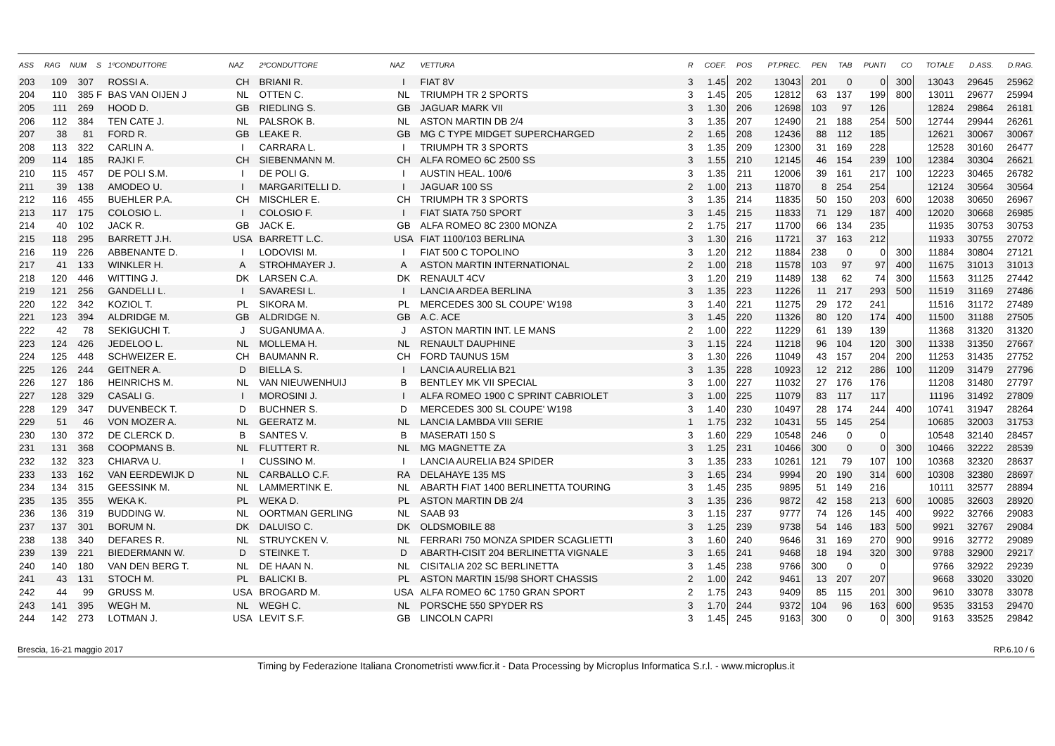| ASS | RAG | NUM | S | 1ºCONDUTTORE | NAZ | 2ºCONDUTTORE | NAZ | VETTURA | R | COEF. | POS | PT.PREC. | PEN | TAB | PUNTI | CO | TOTALE | D.ASS. | D.RAG. |
| --- | --- | --- | --- | --- | --- | --- | --- | --- | --- | --- | --- | --- | --- | --- | --- | --- | --- | --- | --- |
| 203 | 109 | 307 | | ROSSI A. | CH | BRIANI R. | I | FIAT 8V | 3 | 1.45 | 202 | 13043 | 201 | 0 | 0 | 300 | 13043 | 29645 | 25962 |
| 204 | 110 | 385 | F | BAS VAN OIJEN J | NL | OTTEN C. | NL | TRIUMPH TR 2 SPORTS | 3 | 1.45 | 205 | 12812 | 63 | 137 | 199 | 800 | 13011 | 29677 | 25994 |
| 205 | 111 | 269 | | HOOD D. | GB | RIEDLING S. | GB | JAGUAR MARK VII | 3 | 1.30 | 206 | 12698 | 103 | 97 | 126 | | 12824 | 29864 | 26181 |
| 206 | 112 | 384 | | TEN CATE J. | NL | PALSROK B. | NL | ASTON MARTIN DB 2/4 | 3 | 1.35 | 207 | 12490 | 21 | 188 | 254 | 500 | 12744 | 29944 | 26261 |
| 207 | 38 | 81 | | FORD R. | GB | LEAKE R. | GB | MG C TYPE MIDGET SUPERCHARGED | 2 | 1.65 | 208 | 12436 | 88 | 112 | 185 | | 12621 | 30067 | 30067 |
| 208 | 113 | 322 | | CARLIN A. | I | CARRARA L. | I | TRIUMPH TR 3 SPORTS | 3 | 1.35 | 209 | 12300 | 31 | 169 | 228 | | 12528 | 30160 | 26477 |
| 209 | 114 | 185 | | RAJKI F. | CH | SIEBENMANN M. | CH | ALFA ROMEO 6C 2500 SS | 3 | 1.55 | 210 | 12145 | 46 | 154 | 239 | 100 | 12384 | 30304 | 26621 |
| 210 | 115 | 457 | | DE POLI S.M. | I | DE POLI G. | I | AUSTIN HEAL. 100/6 | 3 | 1.35 | 211 | 12006 | 39 | 161 | 217 | 100 | 12223 | 30465 | 26782 |
| 211 | 39 | 138 | | AMODEO U. | I | MARGARITELLI D. | I | JAGUAR 100 SS | 2 | 1.00 | 213 | 11870 | 8 | 254 | 254 | | 12124 | 30564 | 30564 |
| 212 | 116 | 455 | | BUEHLER P.A. | CH | MISCHLER E. | CH | TRIUMPH TR 3 SPORTS | 3 | 1.35 | 214 | 11835 | 50 | 150 | 203 | 600 | 12038 | 30650 | 26967 |
| 213 | 117 | 175 | | COLOSIO L. | I | COLOSIO F. | I | FIAT SIATA 750 SPORT | 3 | 1.45 | 215 | 11833 | 71 | 129 | 187 | 400 | 12020 | 30668 | 26985 |
| 214 | 40 | 102 | | JACK R. | GB | JACK E. | GB | ALFA ROMEO 8C 2300 MONZA | 2 | 1.75 | 217 | 11700 | 66 | 134 | 235 | | 11935 | 30753 | 30753 |
| 215 | 118 | 295 | | BARRETT J.H. | USA | BARRETT L.C. | USA | FIAT 1100/103 BERLINA | 3 | 1.30 | 216 | 11721 | 37 | 163 | 212 | | 11933 | 30755 | 27072 |
| 216 | 119 | 226 | | ABBENANTE D. | I | LODOVISI M. | I | FIAT 500 C TOPOLINO | 3 | 1.20 | 212 | 11884 | 238 | 0 | 0 | 300 | 11884 | 30804 | 27121 |
| 217 | 41 | 133 | | WINKLER H. | A | STROHMAYER J. | A | ASTON MARTIN INTERNATIONAL | 2 | 1.00 | 218 | 11578 | 103 | 97 | 97 | 400 | 11675 | 31013 | 31013 |
| 218 | 120 | 446 | | WITTING J. | DK | LARSEN C.A. | DK | RENAULT 4CV | 3 | 1.20 | 219 | 11489 | 138 | 62 | 74 | 300 | 11563 | 31125 | 27442 |
| 219 | 121 | 256 | | GANDELLI L. | I | SAVARESI L. | I | LANCIA ARDEA BERLINA | 3 | 1.35 | 223 | 11226 | 11 | 217 | 293 | 500 | 11519 | 31169 | 27486 |
| 220 | 122 | 342 | | KOZIOL T. | PL | SIKORA M. | PL | MERCEDES 300 SL COUPE' W198 | 3 | 1.40 | 221 | 11275 | 29 | 172 | 241 | | 11516 | 31172 | 27489 |
| 221 | 123 | 394 | | ALDRIDGE M. | GB | ALDRIDGE N. | GB | A.C. ACE | 3 | 1.45 | 220 | 11326 | 80 | 120 | 174 | 400 | 11500 | 31188 | 27505 |
| 222 | 42 | 78 | | SEKIGUCHI T. | J | SUGANUMA A. | J | ASTON MARTIN INT. LE MANS | 2 | 1.00 | 222 | 11229 | 61 | 139 | 139 | | 11368 | 31320 | 31320 |
| 223 | 124 | 426 | | JEDELOO L. | NL | MOLLEMA H. | NL | RENAULT DAUPHINE | 3 | 1.15 | 224 | 11218 | 96 | 104 | 120 | 300 | 11338 | 31350 | 27667 |
| 224 | 125 | 448 | | SCHWEIZER E. | CH | BAUMANN R. | CH | FORD TAUNUS 15M | 3 | 1.30 | 226 | 11049 | 43 | 157 | 204 | 200 | 11253 | 31435 | 27752 |
| 225 | 126 | 244 | | GEITNER A. | D | BIELLA S. | I | LANCIA AURELIA B21 | 3 | 1.35 | 228 | 10923 | 12 | 212 | 286 | 100 | 11209 | 31479 | 27796 |
| 226 | 127 | 186 | | HEINRICHS M. | NL | VAN NIEUWENHUIJ | B | BENTLEY MK VII SPECIAL | 3 | 1.00 | 227 | 11032 | 27 | 176 | 176 | | 11208 | 31480 | 27797 |
| 227 | 128 | 329 | | CASALI G. | I | MOROSINI J. | I | ALFA ROMEO 1900 C SPRINT CABRIOLET | 3 | 1.00 | 225 | 11079 | 83 | 117 | 117 | | 11196 | 31492 | 27809 |
| 228 | 129 | 347 | | DUVENBECK T. | D | BUCHNER S. | D | MERCEDES 300 SL COUPE' W198 | 3 | 1.40 | 230 | 10497 | 28 | 174 | 244 | 400 | 10741 | 31947 | 28264 |
| 229 | 51 | 46 | | VON MOZER A. | NL | GEERATZ M. | NL | LANCIA LAMBDA VIII SERIE | 1 | 1.75 | 232 | 10431 | 55 | 145 | 254 | | 10685 | 32003 | 31753 |
| 230 | 130 | 372 | | DE CLERCK D. | B | SANTES V. | B | MASERATI 150 S | 3 | 1.60 | 229 | 10548 | 246 | 0 | 0 | | 10548 | 32140 | 28457 |
| 231 | 131 | 368 | | COOPMANS B. | NL | FLUTTERT R. | NL | MG MAGNETTE ZA | 3 | 1.25 | 231 | 10466 | 300 | 0 | 0 | 300 | 10466 | 32222 | 28539 |
| 232 | 132 | 323 | | CHIARVA U. | I | CUSSINO M. | I | LANCIA AURELIA B24 SPIDER | 3 | 1.35 | 233 | 10261 | 121 | 79 | 107 | 100 | 10368 | 32320 | 28637 |
| 233 | 133 | 162 | | VAN EERDEWIJK D | NL | CARBALLO C.F. | RA | DELAHAYE 135 MS | 3 | 1.65 | 234 | 9994 | 20 | 190 | 314 | 600 | 10308 | 32380 | 28697 |
| 234 | 134 | 315 | | GEESSINK M. | NL | LAMMERTINK E. | NL | ABARTH FIAT 1400 BERLINETTA TOURING | 3 | 1.45 | 235 | 9895 | 51 | 149 | 216 | | 10111 | 32577 | 28894 |
| 235 | 135 | 355 | | WEKA K. | PL | WEKA D. | PL | ASTON MARTIN DB 2/4 | 3 | 1.35 | 236 | 9872 | 42 | 158 | 213 | 600 | 10085 | 32603 | 28920 |
| 236 | 136 | 319 | | BUDDING W. | NL | OORTMAN GERLING | NL | SAAB 93 | 3 | 1.15 | 237 | 9777 | 74 | 126 | 145 | 400 | 9922 | 32766 | 29083 |
| 237 | 137 | 301 | | BORUM N. | DK | DALUISO C. | DK | OLDSMOBILE 88 | 3 | 1.25 | 239 | 9738 | 54 | 146 | 183 | 500 | 9921 | 32767 | 29084 |
| 238 | 138 | 340 | | DEFARES R. | NL | STRUYCKEN V. | NL | FERRARI 750 MONZA SPIDER SCAGLIETTI | 3 | 1.60 | 240 | 9646 | 31 | 169 | 270 | 900 | 9916 | 32772 | 29089 |
| 239 | 139 | 221 | | BIEDERMANN W. | D | STEINKE T. | D | ABARTH-CISIT 204 BERLINETTA VIGNALE | 3 | 1.65 | 241 | 9468 | 18 | 194 | 320 | 300 | 9788 | 32900 | 29217 |
| 240 | 140 | 180 | | VAN DEN BERG T. | NL | DE HAAN N. | NL | CISITALIA 202 SC BERLINETTA | 3 | 1.45 | 238 | 9766 | 300 | 0 | 0 | | 9766 | 32922 | 29239 |
| 241 | 43 | 131 | | STOCH M. | PL | BALICKI B. | PL | ASTON MARTIN 15/98 SHORT CHASSIS | 2 | 1.00 | 242 | 9461 | 13 | 207 | 207 | | 9668 | 33020 | 33020 |
| 242 | 44 | 99 | | GRUSS M. | USA | BROGARD M. | USA | ALFA ROMEO 6C 1750 GRAN SPORT | 2 | 1.75 | 243 | 9409 | 85 | 115 | 201 | 300 | 9610 | 33078 | 33078 |
| 243 | 141 | 395 | | WEGH M. | NL | WEGH C. | NL | PORSCHE 550 SPYDER RS | 3 | 1.70 | 244 | 9372 | 104 | 96 | 163 | 600 | 9535 | 33153 | 29470 |
| 244 | 142 | 273 | | LOTMAN J. | USA | LEVIT S.F. | GB | LINCOLN CAPRI | 3 | 1.45 | 245 | 9163 | 300 | 0 | 0 | 300 | 9163 | 33525 | 29842 |
Brescia, 16-21 maggio 2017 RP.6.10 / 6
Timing by Federazione Italiana Cronometristi www.ficr.it - Data Processing by Microplus Informatica S.r.l. - www.microplus.it